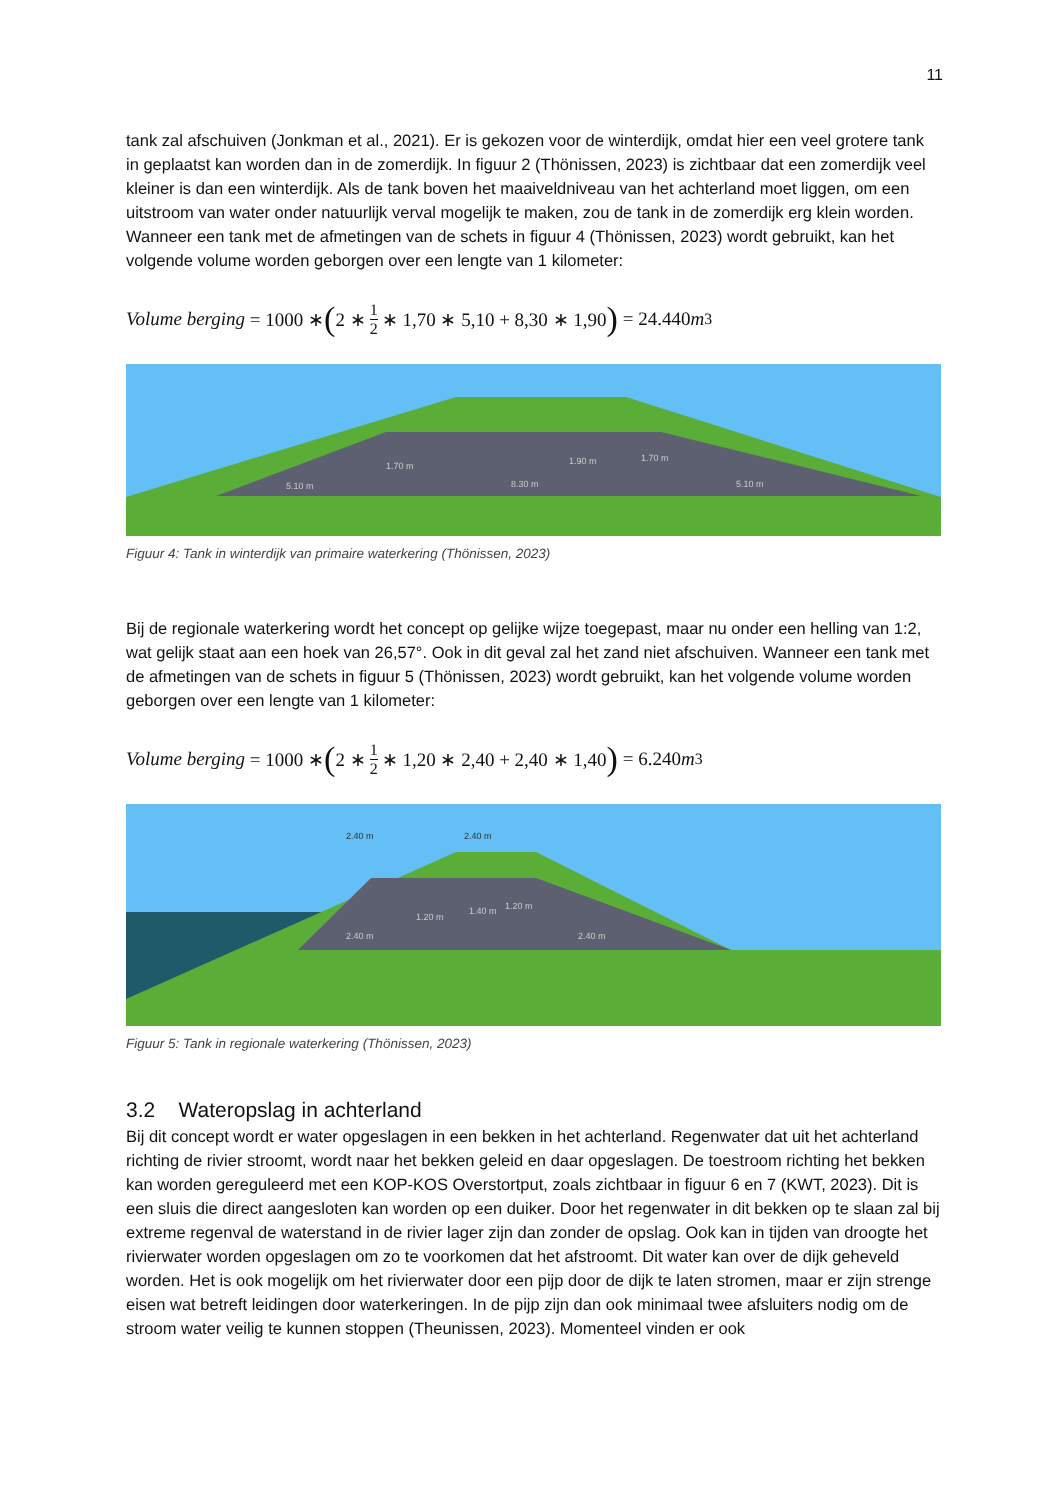11
tank zal afschuiven (Jonkman et al., 2021). Er is gekozen voor de winterdijk, omdat hier een veel grotere tank in geplaatst kan worden dan in de zomerdijk. In figuur 2 (Thönissen, 2023) is zichtbaar dat een zomerdijk veel kleiner is dan een winterdijk. Als de tank boven het maaiveldniveau van het achterland moet liggen, om een uitstroom van water onder natuurlijk verval mogelijk te maken, zou de tank in de zomerdijk erg klein worden. Wanneer een tank met de afmetingen van de schets in figuur 4 (Thönissen, 2023) wordt gebruikt, kan het volgende volume worden geborgen over een lengte van 1 kilometer:
Volume berging = 1000 ∗ (2 ∗ 1 2 ∗ 1,70 ∗ 5,10 + 8,30 ∗ 1,90) = 24.440 m<sup>3</sup>
5.10 m
8.30 m
1.70 m
1.90 m
1.70 m
5.10 m
Figuur 4: Tank in winterdijk van primaire waterkering (Thönissen, 2023)
Bij de regionale waterkering wordt het concept op gelijke wijze toegepast, maar nu onder een helling van 1:2, wat gelijk staat aan een hoek van 26,57°. Ook in dit geval zal het zand niet afschuiven. Wanneer een tank met de afmetingen van de schets in figuur 5 (Thönissen, 2023) wordt gebruikt, kan het volgende volume worden geborgen over een lengte van 1 kilometer:
Volume berging = 1000 ∗ (2 ∗ 1 2 ∗ 1,20 ∗ 2,40 + 2,40 ∗ 1,40) = 6.240 m<sup>3</sup>
2.40 m
2.40 m
1.20 m
1.40 m
1.20 m
2.40 m
2.40 m
Figuur 5: Tank in regionale waterkering (Thönissen, 2023)
3.2 Wateropslag in achterland
Bij dit concept wordt er water opgeslagen in een bekken in het achterland. Regenwater dat uit het achterland richting de rivier stroomt, wordt naar het bekken geleid en daar opgeslagen. De toestroom richting het bekken kan worden gereguleerd met een KOP-KOS Overstortput, zoals zichtbaar in figuur 6 en 7 (KWT, 2023). Dit is een sluis die direct aangesloten kan worden op een duiker. Door het regenwater in dit bekken op te slaan zal bij extreme regenval de waterstand in de rivier lager zijn dan zonder de opslag. Ook kan in tijden van droogte het rivierwater worden opgeslagen om zo te voorkomen dat het afstroomt. Dit water kan over de dijk geheveld worden. Het is ook mogelijk om het rivierwater door een pijp door de dijk te laten stromen, maar er zijn strenge eisen wat betreft leidingen door waterkeringen. In de pijp zijn dan ook minimaal twee afsluiters nodig om de stroom water veilig te kunnen stoppen (Theunissen, 2023). Momenteel vinden er ook